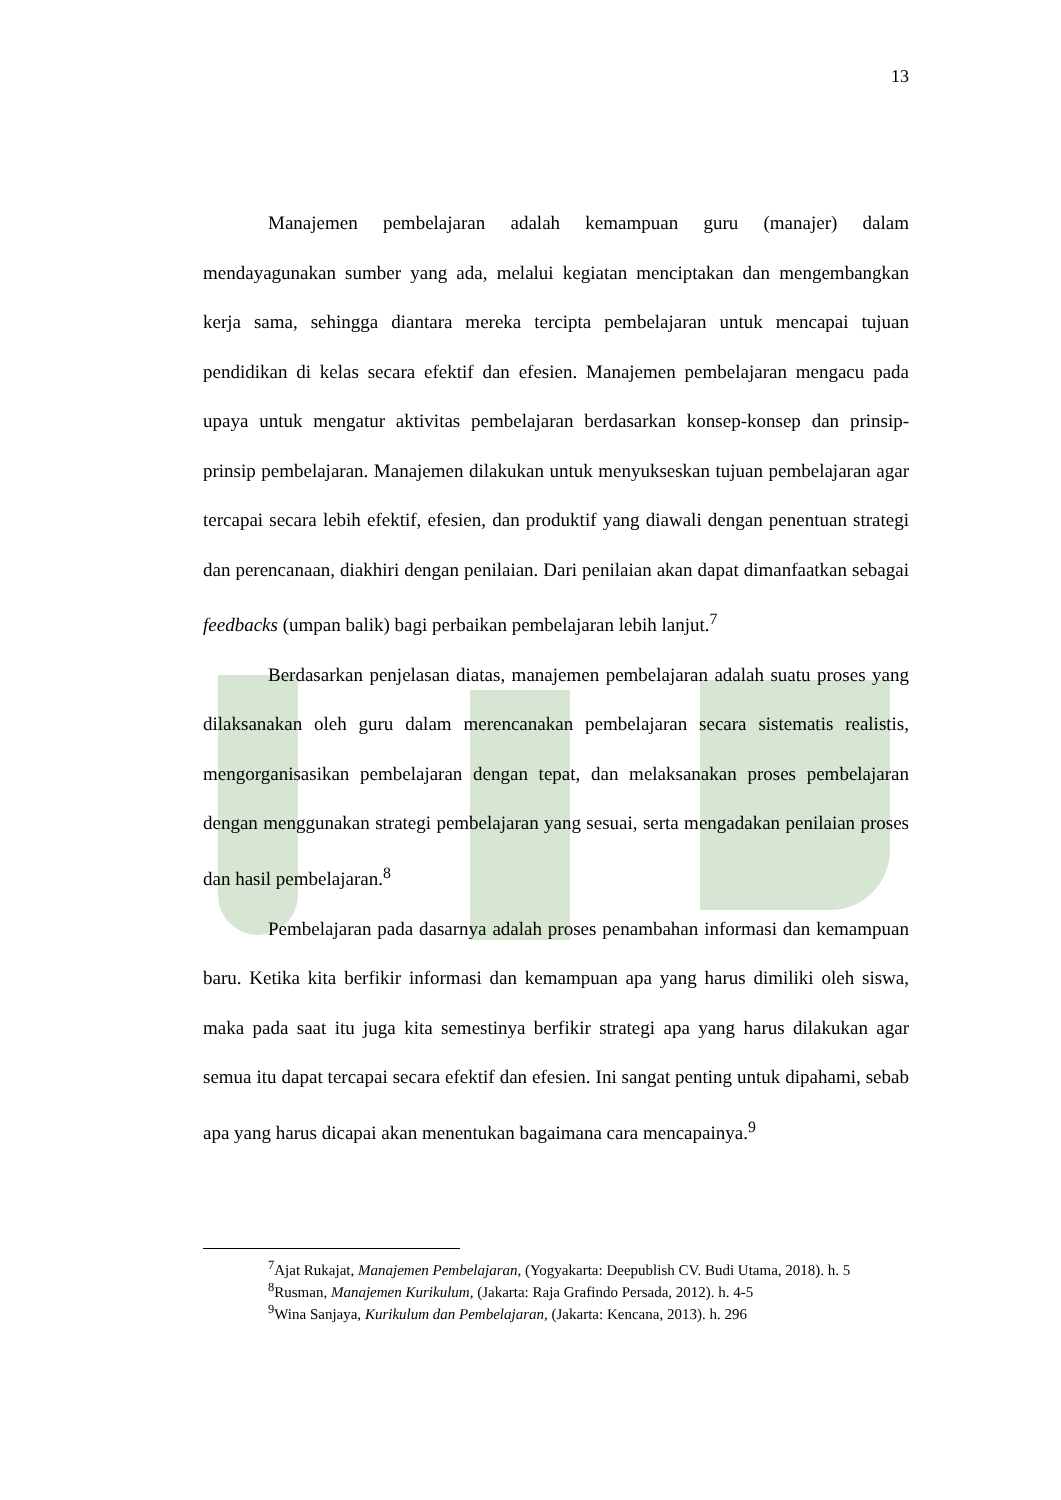13
Manajemen pembelajaran adalah kemampuan guru (manajer) dalam mendayagunakan sumber yang ada, melalui kegiatan menciptakan dan mengembangkan kerja sama, sehingga diantara mereka tercipta pembelajaran untuk mencapai tujuan pendidikan di kelas secara efektif dan efesien. Manajemen pembelajaran mengacu pada upaya untuk mengatur aktivitas pembelajaran berdasarkan konsep-konsep dan prinsip-prinsip pembelajaran. Manajemen dilakukan untuk menyukseskan tujuan pembelajaran agar tercapai secara lebih efektif, efesien, dan produktif yang diawali dengan penentuan strategi dan perencanaan, diakhiri dengan penilaian. Dari penilaian akan dapat dimanfaatkan sebagai feedbacks (umpan balik) bagi perbaikan pembelajaran lebih lanjut.<sup>7</sup>
Berdasarkan penjelasan diatas, manajemen pembelajaran adalah suatu proses yang dilaksanakan oleh guru dalam merencanakan pembelajaran secara sistematis realistis, mengorganisasikan pembelajaran dengan tepat, dan melaksanakan proses pembelajaran dengan menggunakan strategi pembelajaran yang sesuai, serta mengadakan penilaian proses dan hasil pembelajaran.<sup>8</sup>
Pembelajaran pada dasarnya adalah proses penambahan informasi dan kemampuan baru. Ketika kita berfikir informasi dan kemampuan apa yang harus dimiliki oleh siswa, maka pada saat itu juga kita semestinya berfikir strategi apa yang harus dilakukan agar semua itu dapat tercapai secara efektif dan efesien. Ini sangat penting untuk dipahami, sebab apa yang harus dicapai akan menentukan bagaimana cara mencapainya.<sup>9</sup>
<sup>7</sup> Ajat Rukajat, Manajemen Pembelajaran, (Yogyakarta: Deepublish CV. Budi Utama, 2018). h. 5
<sup>8</sup> Rusman, Manajemen Kurikulum, (Jakarta: Raja Grafindo Persada, 2012). h. 4-5
<sup>9</sup> Wina Sanjaya, Kurikulum dan Pembelajaran, (Jakarta: Kencana, 2013). h. 296